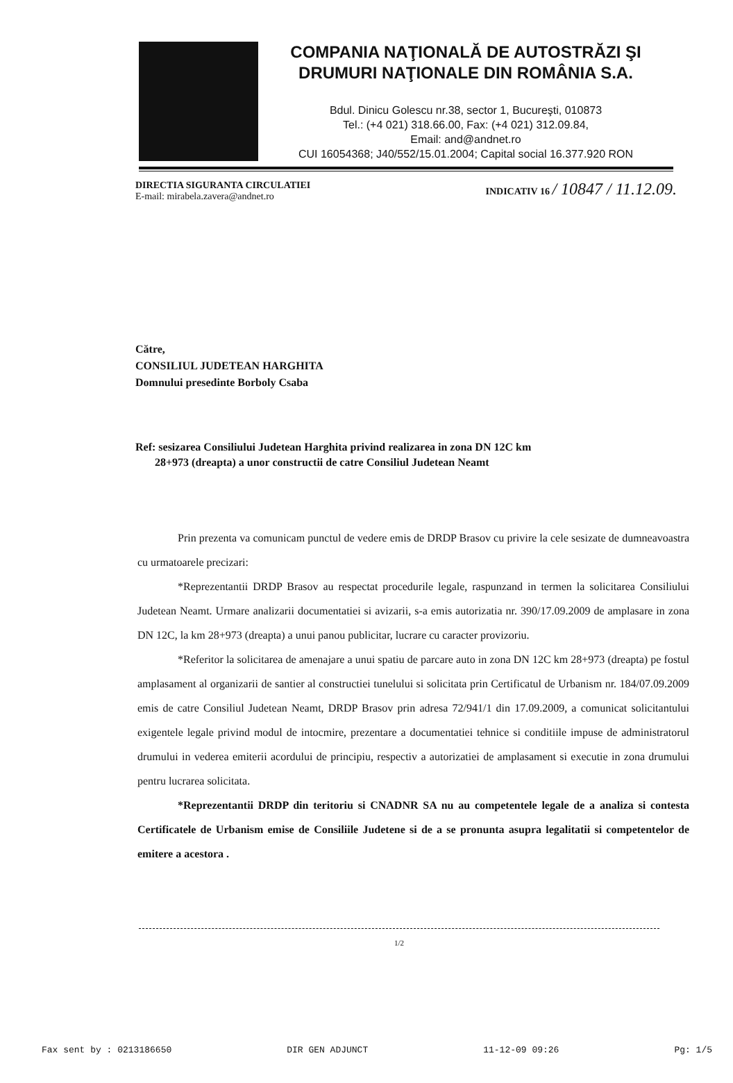COMPANIA NAŢIONALĂ DE AUTOSTRĂZI ŞI DRUMURI NAŢIONALE DIN ROMÂNIA S.A.
Bdul. Dinicu Golescu nr.38, sector 1, Bucureşti, 010873
Tel.: (+4 021) 318.66.00, Fax: (+4 021) 312.09.84,
Email: and@andnet.ro
CUI 16054368; J40/552/15.01.2004; Capital social 16.377.920 RON
DIRECTIA SIGURANTA CIRCULATIEI
E-mail: mirabela.zavera@andnet.ro
INDICATIV 16 / 10847 / 11.12.09.
Către,
CONSILIUL JUDETEAN HARGHITA
Domnului presedinte Borboly Csaba
Ref: sesizarea Consiliului Judetean Harghita privind realizarea in zona DN 12C km
28+973 (dreapta) a unor constructii de catre Consiliul Judetean Neamt
Prin prezenta va comunicam punctul de vedere emis de DRDP Brasov cu privire la cele sesizate de dumneavoastra cu urmatoarele precizari:
*Reprezentantii DRDP Brasov au respectat procedurile legale, raspunzand in termen la solicitarea Consiliului Judetean Neamt. Urmare analizarii documentatiei si avizarii, s-a emis autorizatia nr. 390/17.09.2009 de amplasare in zona DN 12C, la km 28+973 (dreapta) a unui panou publicitar, lucrare cu caracter provizoriu.
*Referitor la solicitarea de amenajare a unui spatiu de parcare auto in zona DN 12C km 28+973 (dreapta) pe fostul amplasament al organizarii de santier al constructiei tunelului si solicitata prin Certificatul de Urbanism nr. 184/07.09.2009 emis de catre Consiliul Judetean Neamt, DRDP Brasov prin adresa 72/941/1 din 17.09.2009, a comunicat solicitantului exigentele legale privind modul de intocmire, prezentare a documentatiei tehnice si conditiile impuse de administratorul drumului in vederea emiterii acordului de principiu, respectiv a autorizatiei de amplasament si executie in zona drumului pentru lucrarea solicitata.
*Reprezentantii DRDP din teritoriu si CNADNR SA nu au competentele legale de a analiza si contesta Certificatele de Urbanism emise de Consiliile Judetene si de a se pronunta asupra legalitatii si competentelor de emitere a acestora .
1/2
Fax sent by : 0213186650 DIR GEN ADJUNCT 11-12-09 09:26 Pg: 1/5